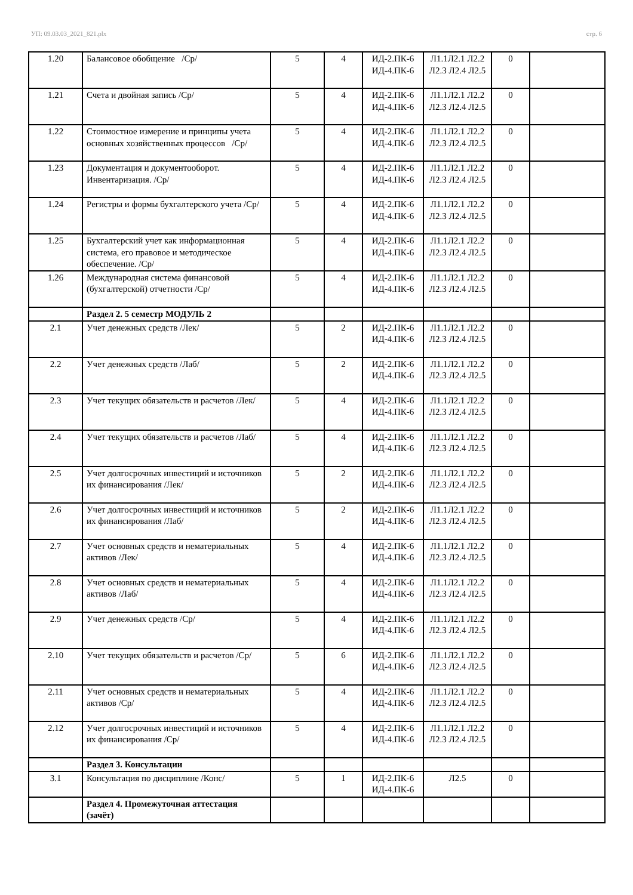УП: 09.03.03_2021_821.plx стр. 6
| 1.20 | Балансовое обобщение /Ср/ | 5 | 4 | ИД-2.ПК-6 ИД-4.ПК-6 | Л1.1Л2.1 Л2.2 Л2.3 Л2.4 Л2.5 | 0 | |
| 1.21 | Счета и двойная запись /Ср/ | 5 | 4 | ИД-2.ПК-6 ИД-4.ПК-6 | Л1.1Л2.1 Л2.2 Л2.3 Л2.4 Л2.5 | 0 | |
| 1.22 | Стоимостное измерение и принципы учета основных хозяйственных процессов /Ср/ | 5 | 4 | ИД-2.ПК-6 ИД-4.ПК-6 | Л1.1Л2.1 Л2.2 Л2.3 Л2.4 Л2.5 | 0 | |
| 1.23 | Документация и документооборот. Инвентаризация. /Ср/ | 5 | 4 | ИД-2.ПК-6 ИД-4.ПК-6 | Л1.1Л2.1 Л2.2 Л2.3 Л2.4 Л2.5 | 0 | |
| 1.24 | Регистры и формы бухгалтерского учета /Ср/ | 5 | 4 | ИД-2.ПК-6 ИД-4.ПК-6 | Л1.1Л2.1 Л2.2 Л2.3 Л2.4 Л2.5 | 0 | |
| 1.25 | Бухгалтерский учет как информационная система, его правовое и методическое обеспечение. /Ср/ | 5 | 4 | ИД-2.ПК-6 ИД-4.ПК-6 | Л1.1Л2.1 Л2.2 Л2.3 Л2.4 Л2.5 | 0 | |
| 1.26 | Международная система финансовой (бухгалтерской) отчетности /Ср/ | 5 | 4 | ИД-2.ПК-6 ИД-4.ПК-6 | Л1.1Л2.1 Л2.2 Л2.3 Л2.4 Л2.5 | 0 | |
| | Раздел 2. 5 семестр МОДУЛЬ 2 | | | | | | |
| 2.1 | Учет денежных средств /Лек/ | 5 | 2 | ИД-2.ПК-6 ИД-4.ПК-6 | Л1.1Л2.1 Л2.2 Л2.3 Л2.4 Л2.5 | 0 | |
| 2.2 | Учет денежных средств /Лаб/ | 5 | 2 | ИД-2.ПК-6 ИД-4.ПК-6 | Л1.1Л2.1 Л2.2 Л2.3 Л2.4 Л2.5 | 0 | |
| 2.3 | Учет текущих обязательств и расчетов /Лек/ | 5 | 4 | ИД-2.ПК-6 ИД-4.ПК-6 | Л1.1Л2.1 Л2.2 Л2.3 Л2.4 Л2.5 | 0 | |
| 2.4 | Учет текущих обязательств и расчетов /Лаб/ | 5 | 4 | ИД-2.ПК-6 ИД-4.ПК-6 | Л1.1Л2.1 Л2.2 Л2.3 Л2.4 Л2.5 | 0 | |
| 2.5 | Учет долгосрочных инвестиций и источников их финансирования /Лек/ | 5 | 2 | ИД-2.ПК-6 ИД-4.ПК-6 | Л1.1Л2.1 Л2.2 Л2.3 Л2.4 Л2.5 | 0 | |
| 2.6 | Учет долгосрочных инвестиций и источников их финансирования /Лаб/ | 5 | 2 | ИД-2.ПК-6 ИД-4.ПК-6 | Л1.1Л2.1 Л2.2 Л2.3 Л2.4 Л2.5 | 0 | |
| 2.7 | Учет основных средств и нематериальных активов /Лек/ | 5 | 4 | ИД-2.ПК-6 ИД-4.ПК-6 | Л1.1Л2.1 Л2.2 Л2.3 Л2.4 Л2.5 | 0 | |
| 2.8 | Учет основных средств и нематериальных активов /Лаб/ | 5 | 4 | ИД-2.ПК-6 ИД-4.ПК-6 | Л1.1Л2.1 Л2.2 Л2.3 Л2.4 Л2.5 | 0 | |
| 2.9 | Учет денежных средств /Ср/ | 5 | 4 | ИД-2.ПК-6 ИД-4.ПК-6 | Л1.1Л2.1 Л2.2 Л2.3 Л2.4 Л2.5 | 0 | |
| 2.10 | Учет текущих обязательств и расчетов /Ср/ | 5 | 6 | ИД-2.ПК-6 ИД-4.ПК-6 | Л1.1Л2.1 Л2.2 Л2.3 Л2.4 Л2.5 | 0 | |
| 2.11 | Учет основных средств и нематериальных активов /Ср/ | 5 | 4 | ИД-2.ПК-6 ИД-4.ПК-6 | Л1.1Л2.1 Л2.2 Л2.3 Л2.4 Л2.5 | 0 | |
| 2.12 | Учет долгосрочных инвестиций и источников их финансирования /Ср/ | 5 | 4 | ИД-2.ПК-6 ИД-4.ПК-6 | Л1.1Л2.1 Л2.2 Л2.3 Л2.4 Л2.5 | 0 | |
| | Раздел 3. Консультации | | | | | | |
| 3.1 | Консультация по дисциплине /Конс/ | 5 | 1 | ИД-2.ПК-6 ИД-4.ПК-6 | Л2.5 | 0 | |
| | Раздел 4. Промежуточная аттестация (зачёт) | | | | | | |